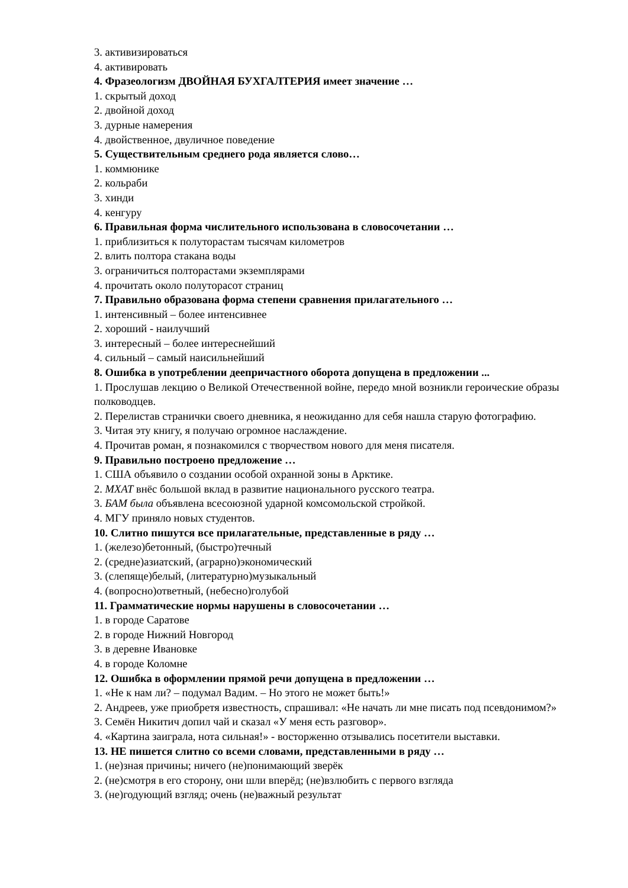3. активизироваться
4. активировать
4. Фразеологизм ДВОЙНАЯ БУХГАЛТЕРИЯ имеет значение …
1. скрытый доход
2. двойной доход
3. дурные намерения
4. двойственное, двуличное поведение
5. Существительным среднего рода является слово…
1. коммюнике
2. кольраби
3. хинди
4. кенгуру
6. Правильная форма числительного использована в словосочетании …
1. приблизиться к полуторастам тысячам километров
2. влить полтора стакана воды
3. ограничиться полторастами экземплярами
4. прочитать около полуторасот страниц
7. Правильно образована форма степени сравнения прилагательного …
1. интенсивный – более интенсивнее
2. хороший - наилучший
3. интересный – более интереснейший
4. сильный – самый наисильнейший
8. Ошибка в употреблении деепричастного оборота допущена в предложении ...
1. Прослушав лекцию о Великой Отечественной войне, передо мной возникли героические образы полководцев.
2. Перелистав странички своего дневника, я неожиданно для себя нашла старую фотографию.
3. Читая эту книгу, я получаю огромное наслаждение.
4. Прочитав роман, я познакомился с творчеством нового для меня писателя.
9. Правильно построено предложение …
1. США объявило о создании особой охранной зоны в Арктике.
2. МХАТ внёс большой вклад в развитие национального русского театра.
3. БАМ была объявлена всесоюзной ударной комсомольской стройкой.
4. МГУ приняло новых студентов.
10. Слитно пишутся все прилагательные, представленные в ряду …
1. (железо)бетонный, (быстро)течный
2. (средне)азиатский, (аграрно)экономический
3. (слепяще)белый, (литературно)музыкальный
4. (вопросно)ответный, (небесно)голубой
11. Грамматические нормы нарушены в словосочетании …
1. в городе Саратове
2. в городе Нижний Новгород
3. в деревне Ивановке
4. в городе Коломне
12. Ошибка в оформлении прямой речи допущена в предложении …
1. «Не к нам ли? – подумал Вадим. – Но этого не может быть!»
2. Андреев, уже приобретя известность, спрашивал: «Не начать ли мне писать под псевдонимом?»
3. Семён Никитич допил чай и сказал «У меня есть разговор».
4. «Картина заиграла, нота сильная!» - восторженно отзывались посетители выставки.
13. НЕ пишется слитно со всеми словами, представленными в ряду …
1. (не)зная причины; ничего (не)понимающий зверёк
2. (не)смотря в его сторону, они шли вперёд; (не)взлюбить с первого взгляда
3. (не)годующий взгляд; очень (не)важный результат